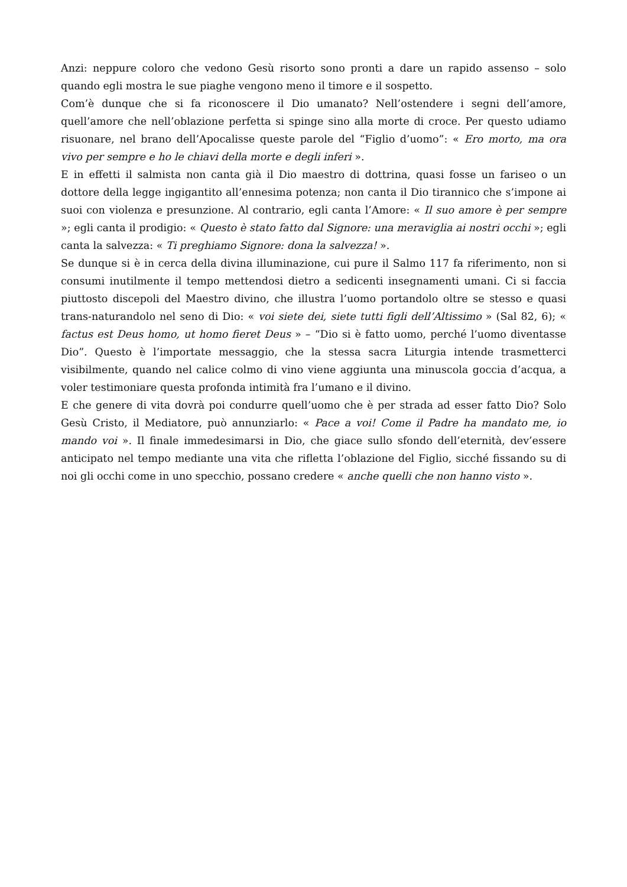Anzi: neppure coloro che vedono Gesù risorto sono pronti a dare un rapido assenso – solo quando egli mostra le sue piaghe vengono meno il timore e il sospetto.
Com’è dunque che si fa riconoscere il Dio umanato? Nell’ostendere i segni dell’amore, quell’amore che nell’oblazione perfetta si spinge sino alla morte di croce. Per questo udiamo risuonare, nel brano dell’Apocalisse queste parole del “Figlio d’uomo”: « Ero morto, ma ora vivo per sempre e ho le chiavi della morte e degli inferi ».
E in effetti il salmista non canta già il Dio maestro di dottrina, quasi fosse un fariseo o un dottore della legge ingigantito all’ennesima potenza; non canta il Dio tirannico che s’impone ai suoi con violenza e presunzione. Al contrario, egli canta l’Amore: « Il suo amore è per sempre »; egli canta il prodigio: « Questo è stato fatto dal Signore: una meraviglia ai nostri occhi »; egli canta la salvezza: « Ti preghiamo Signore: dona la salvezza! ».
Se dunque si è in cerca della divina illuminazione, cui pure il Salmo 117 fa riferimento, non si consumi inutilmente il tempo mettendosi dietro a sedicenti insegnamenti umani. Ci si faccia piuttosto discepoli del Maestro divino, che illustra l’uomo portandolo oltre se stesso e quasi trans-naturandolo nel seno di Dio: « voi siete dei, siete tutti figli dell’Altissimo » (Sal 82, 6); « factus est Deus homo, ut homo fieret Deus » – “Dio si è fatto uomo, perché l’uomo diventasse Dio”. Questo è l’importate messaggio, che la stessa sacra Liturgia intende trasmetterci visibilmente, quando nel calice colmo di vino viene aggiunta una minuscola goccia d’acqua, a voler testimoniare questa profonda intimità fra l’umano e il divino.
E che genere di vita dovrà poi condurre quell’uomo che è per strada ad esser fatto Dio? Solo Gesù Cristo, il Mediatore, può annunziarlo: « Pace a voi! Come il Padre ha mandato me, io mando voi ». Il finale immedesimarsi in Dio, che giace sullo sfondo dell’eternità, dev’essere anticipato nel tempo mediante una vita che rifletta l’oblazione del Figlio, sicché fissando su di noi gli occhi come in uno specchio, possano credere « anche quelli che non hanno visto ».